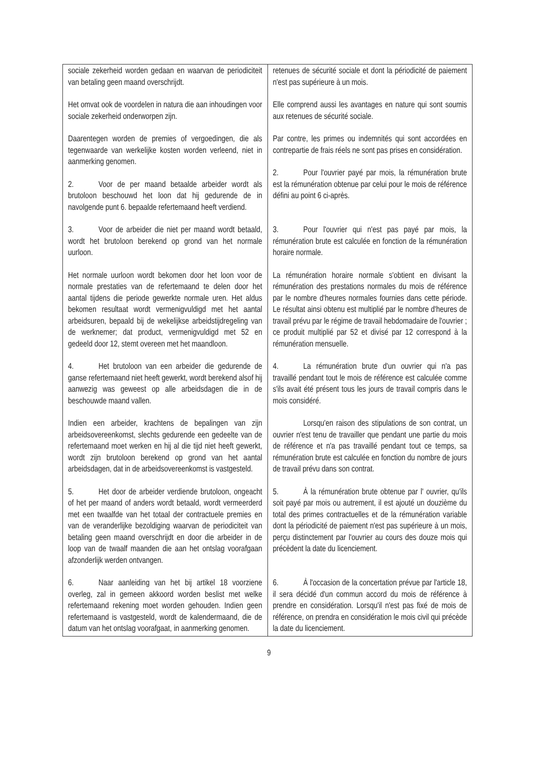| sociale zekerheid worden gedaan en waarvan de periodiciteit van betaling geen maand overschrijdt. Het omvat ook de voordelen in natura die aan inhoudingen voor sociale zekerheid onderworpen zijn. Daarentegen worden de premies of vergoedingen, die als tegenwaarde van werkelijke kosten worden verleend, niet in aanmerking genomen. 2. Voor de per maand betaalde arbeider wordt als brutoloon beschouwd het loon dat hij gedurende de in navolgende punt 6. bepaalde refertemaand heeft verdiend. 3. Voor de arbeider die niet per maand wordt betaald, wordt het brutoloon berekend op grond van het normale uurloon. Het normale uurloon wordt bekomen door het loon voor de normale prestaties van de refertemaand te delen door het aantal tijdens die periode gewerkte normale uren. Het aldus bekomen resultaat wordt vermenigvuldigd met het aantal arbeidsuren, bepaald bij de wekelijkse arbeidstijdregeling van de werknemer; dat product, vermenigvuldigd met 52 en gedeeld door 12, stemt overeen met het maandloon. 4. Het brutoloon van een arbeider die gedurende de ganse refertemaand niet heeft gewerkt, wordt berekend alsof hij aanwezig was geweest op alle arbeidsdagen die in de beschouwde maand vallen. Indien een arbeider, krachtens de bepalingen van zijn arbeidsovereenkomst, slechts gedurende een gedeelte van de refertemaand moet werken en hij al die tijd niet heeft gewerkt, wordt zijn brutoloon berekend op grond van het aantal arbeidsdagen, dat in de arbeidsovereenkomst is vastgesteld. 5. Het door de arbeider verdiende brutoloon, ongeacht of het per maand of anders wordt betaald, wordt vermeerderd met een twaalfde van het totaal der contractuele premies en van de veranderlijke bezoldiging waarvan de periodiciteit van betaling geen maand overschrijdt en door die arbeider in de loop van de twaalf maanden die aan het ontslag voorafgaan afzonderlijk werden ontvangen. 6. Naar aanleiding van het bij artikel 18 voorziene overleg, zal in gemeen akkoord worden beslist met welke refertemaand rekening moet worden gehouden. Indien geen refertemaand is vastgesteld, wordt de kalendermaand, die de datum van het ontslag voorafgaat, in aanmerking genomen. | retenues de sécurité sociale et dont la périodicité de paiement n'est pas supérieure à un mois. Elle comprend aussi les avantages en nature qui sont soumis aux retenues de sécurité sociale. Par contre, les primes ou indemnités qui sont accordées en contrepartie de frais réels ne sont pas prises en considération. 2. Pour l'ouvrier payé par mois, la rémunération brute est la rémunération obtenue par celui pour le mois de référence défini au point 6 ci-après. 3. Pour l'ouvrier qui n'est pas payé par mois, la rémunération brute est calculée en fonction de la rémunération horaire normale. La rémunération horaire normale s'obtient en divisant la rémunération des prestations normales du mois de référence par le nombre d'heures normales fournies dans cette période. Le résultat ainsi obtenu est multiplié par le nombre d'heures de travail prévu par le régime de travail hebdomadaire de l'ouvrier ; ce produit multiplié par 52 et divisé par 12 correspond à la rémunération mensuelle. 4. La rémunération brute d'un ouvrier qui n'a pas travaillé pendant tout le mois de référence est calculée comme s'ils avait été présent tous les jours de travail compris dans le mois considéré. Lorsqu'en raison des stipulations de son contrat, un ouvrier n'est tenu de travailler que pendant une partie du mois de référence et n'a pas travaillé pendant tout ce temps, sa rémunération brute est calculée en fonction du nombre de jours de travail prévu dans son contrat. 5. À la rémunération brute obtenue par l' ouvrier, qu'ils soit payé par mois ou autrement, il est ajouté un douzième du total des primes contractuelles et de la rémunération variable dont la périodicité de paiement n'est pas supérieure à un mois, perçu distinctement par l'ouvrier au cours des douze mois qui précèdent la date du licenciement. 6. À l'occasion de la concertation prévue par l'article 18, il sera décidé d'un commun accord du mois de référence à prendre en considération. Lorsqu'il n'est pas fixé de mois de référence, on prendra en considération le mois civil qui précède la date du licenciement. |
9